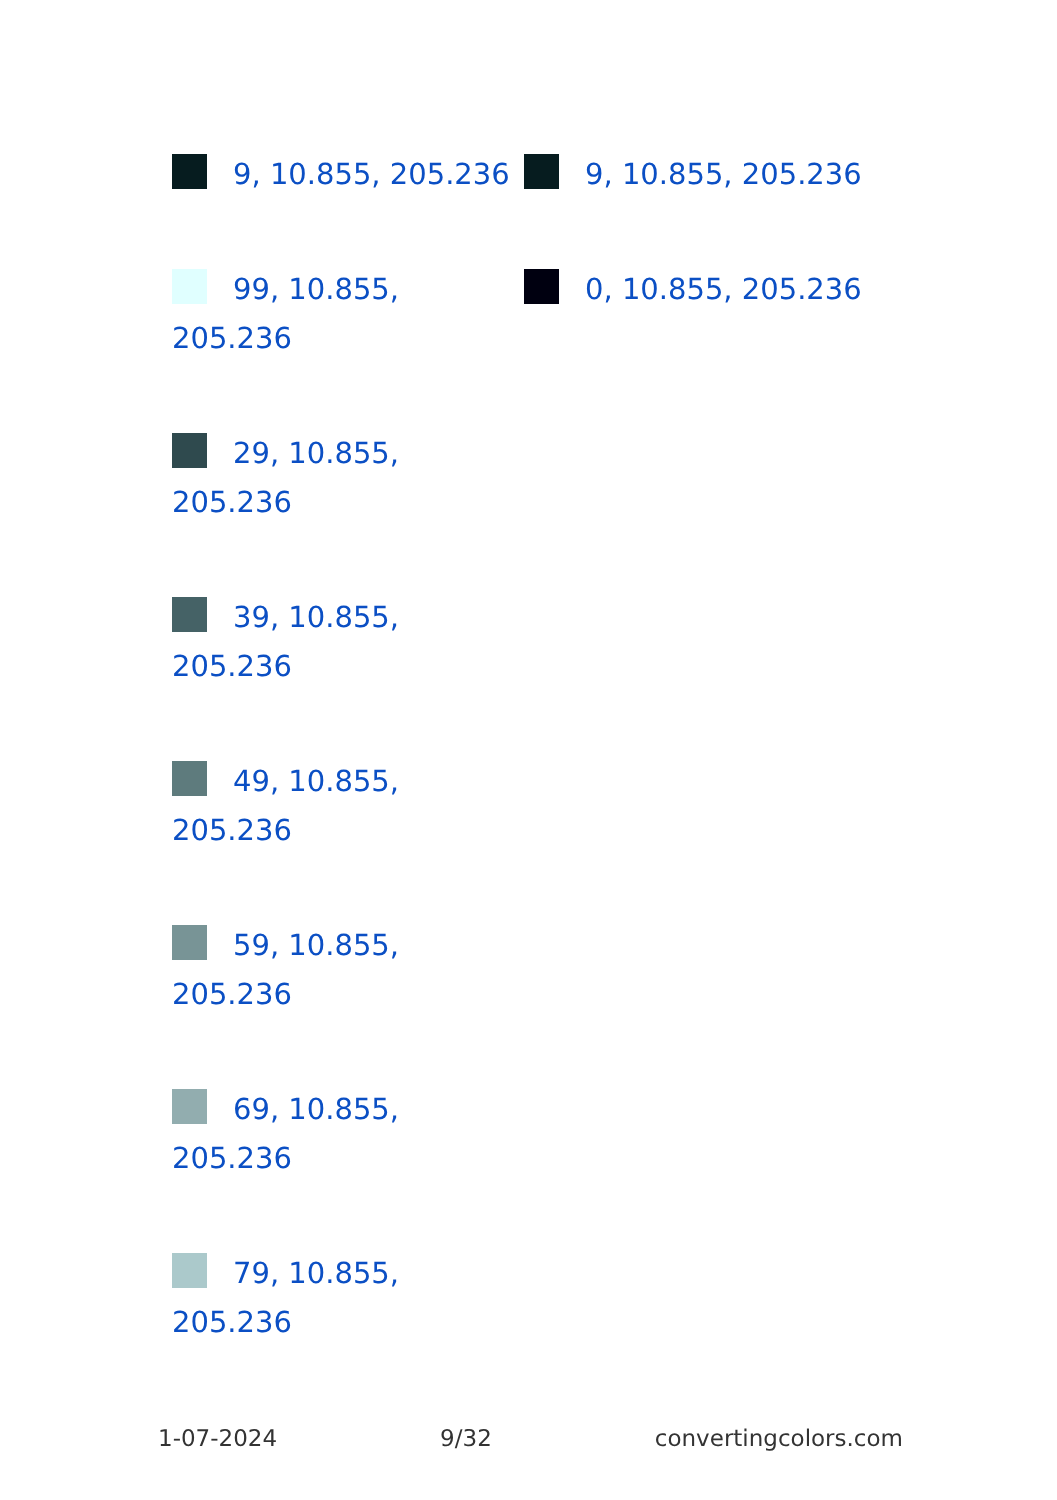9, 10.855, 205.236
99, 10.855, 205.236
29, 10.855, 205.236
39, 10.855, 205.236
49, 10.855, 205.236
59, 10.855, 205.236
69, 10.855, 205.236
79, 10.855, 205.236
9, 10.855, 205.236
0, 10.855, 205.236
1-07-2024 9/32 convertingcolors.com